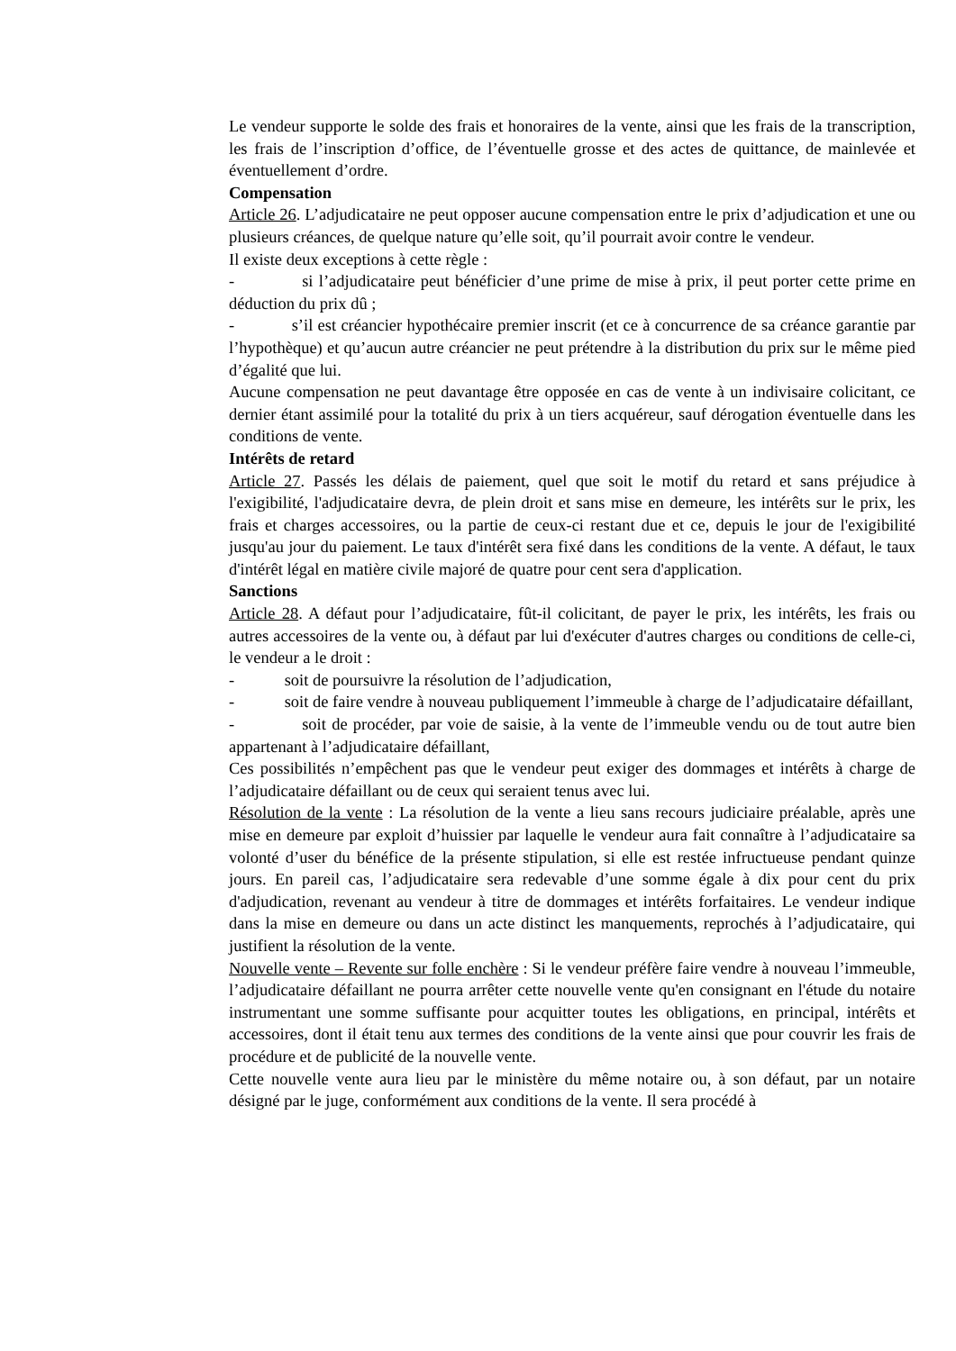Le vendeur supporte le solde des frais et honoraires de la vente, ainsi que les frais de la transcription, les frais de l’inscription d’office, de l’éventuelle grosse et des actes de quittance, de mainlevée et éventuellement d’ordre.
Compensation
Article 26. L’adjudicataire ne peut opposer aucune compensation entre le prix d’adjudication et une ou plusieurs créances, de quelque nature qu’elle soit, qu’il pourrait avoir contre le vendeur.
Il existe deux exceptions à cette règle :
- si l’adjudicataire peut bénéficier d’une prime de mise à prix, il peut porter cette prime en déduction du prix dû ;
- s’il est créancier hypothécaire premier inscrit (et ce à concurrence de sa créance garantie par l’hypothèque) et qu’aucun autre créancier ne peut prétendre à la distribution du prix sur le même pied d’égalité que lui.
Aucune compensation ne peut davantage être opposée en cas de vente à un indivisaire colicitant, ce dernier étant assimilé pour la totalité du prix à un tiers acquéreur, sauf dérogation éventuelle dans les conditions de vente.
Intérêts de retard
Article 27. Passés les délais de paiement, quel que soit le motif du retard et sans préjudice à l'exigibilité, l'adjudicataire devra, de plein droit et sans mise en demeure, les intérêts sur le prix, les frais et charges accessoires, ou la partie de ceux-ci restant due et ce, depuis le jour de l'exigibilité jusqu'au jour du paiement. Le taux d'intérêt sera fixé dans les conditions de la vente. A défaut, le taux d'intérêt légal en matière civile majoré de quatre pour cent sera d'application.
Sanctions
Article 28. A défaut pour l’adjudicataire, fût-il colicitant, de payer le prix, les intérêts, les frais ou autres accessoires de la vente ou, à défaut par lui d'exécuter d'autres charges ou conditions de celle-ci, le vendeur a le droit :
- soit de poursuivre la résolution de l’adjudication,
- soit de faire vendre à nouveau publiquement l’immeuble à charge de l’adjudicataire défaillant,
- soit de procéder, par voie de saisie, à la vente de l’immeuble vendu ou de tout autre bien appartenant à l’adjudicataire défaillant,
Ces possibilités n’empêchent pas que le vendeur peut exiger des dommages et intérêts à charge de l’adjudicataire défaillant ou de ceux qui seraient tenus avec lui.
Résolution de la vente : La résolution de la vente a lieu sans recours judiciaire préalable, après une mise en demeure par exploit d’huissier par laquelle le vendeur aura fait connaître à l’adjudicataire sa volonté d’user du bénéfice de la présente stipulation, si elle est restée infructueuse pendant quinze jours. En pareil cas, l’adjudicataire sera redevable d’une somme égale à dix pour cent du prix d'adjudication, revenant au vendeur à titre de dommages et intérêts forfaitaires. Le vendeur indique dans la mise en demeure ou dans un acte distinct les manquements, reprochés à l’adjudicataire, qui justifient la résolution de la vente.
Nouvelle vente – Revente sur folle enchère : Si le vendeur préfère faire vendre à nouveau l’immeuble, l’adjudicataire défaillant ne pourra arrêter cette nouvelle vente qu'en consignant en l'étude du notaire instrumentant une somme suffisante pour acquitter toutes les obligations, en principal, intérêts et accessoires, dont il était tenu aux termes des conditions de la vente ainsi que pour couvrir les frais de procédure et de publicité de la nouvelle vente.
Cette nouvelle vente aura lieu par le ministère du même notaire ou, à son défaut, par un notaire désigné par le juge, conformément aux conditions de la vente. Il sera procédé à